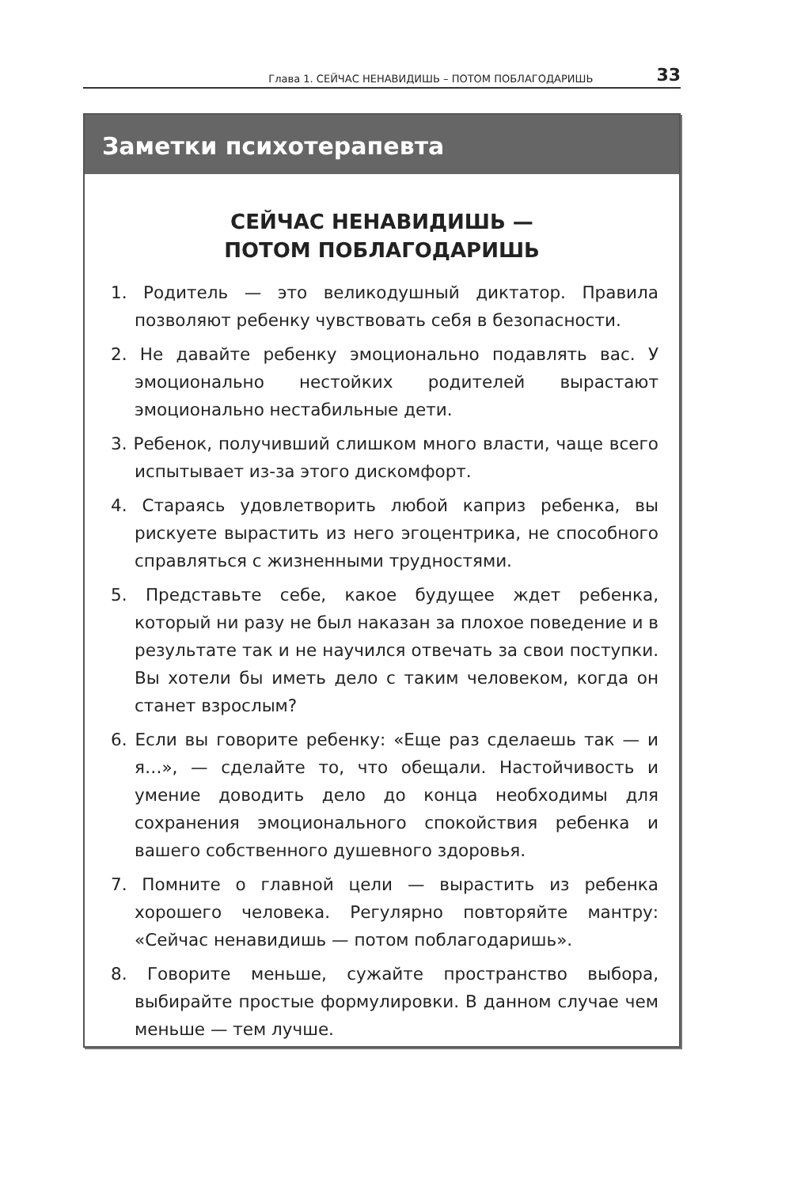Глава 1. СЕЙЧАС НЕНАВИДИШЬ – ПОТОМ ПОБЛАГОДАРИШЬ 33
Заметки психотерапевта
СЕЙЧАС НЕНАВИДИШЬ —
ПОТОМ ПОБЛАГОДАРИШЬ
1. Родитель — это великодушный диктатор. Правила позволяют ребенку чувствовать себя в безопасности.
2. Не давайте ребенку эмоционально подавлять вас. У эмоционально нестойких родителей вырастают эмоционально нестабильные дети.
3. Ребенок, получивший слишком много власти, чаще всего испытывает из-за этого дискомфорт.
4. Стараясь удовлетворить любой каприз ребенка, вы рискуете вырастить из него эгоцентрика, не способного справляться с жизненными трудностями.
5. Представьте себе, какое будущее ждет ребенка, который ни разу не был наказан за плохое поведение и в результате так и не научился отвечать за свои поступки. Вы хотели бы иметь дело с таким человеком, когда он станет взрослым?
6. Если вы говорите ребенку: «Еще раз сделаешь так — и я…», — сделайте то, что обещали. Настойчивость и умение доводить дело до конца необходимы для сохранения эмоционального спокойствия ребенка и вашего собственного душевного здоровья.
7. Помните о главной цели — вырастить из ребенка хорошего человека. Регулярно повторяйте мантру: «Сейчас ненавидишь — потом поблагодаришь».
8. Говорите меньше, сужайте пространство выбора, выбирайте простые формулировки. В данном случае чем меньше — тем лучше.